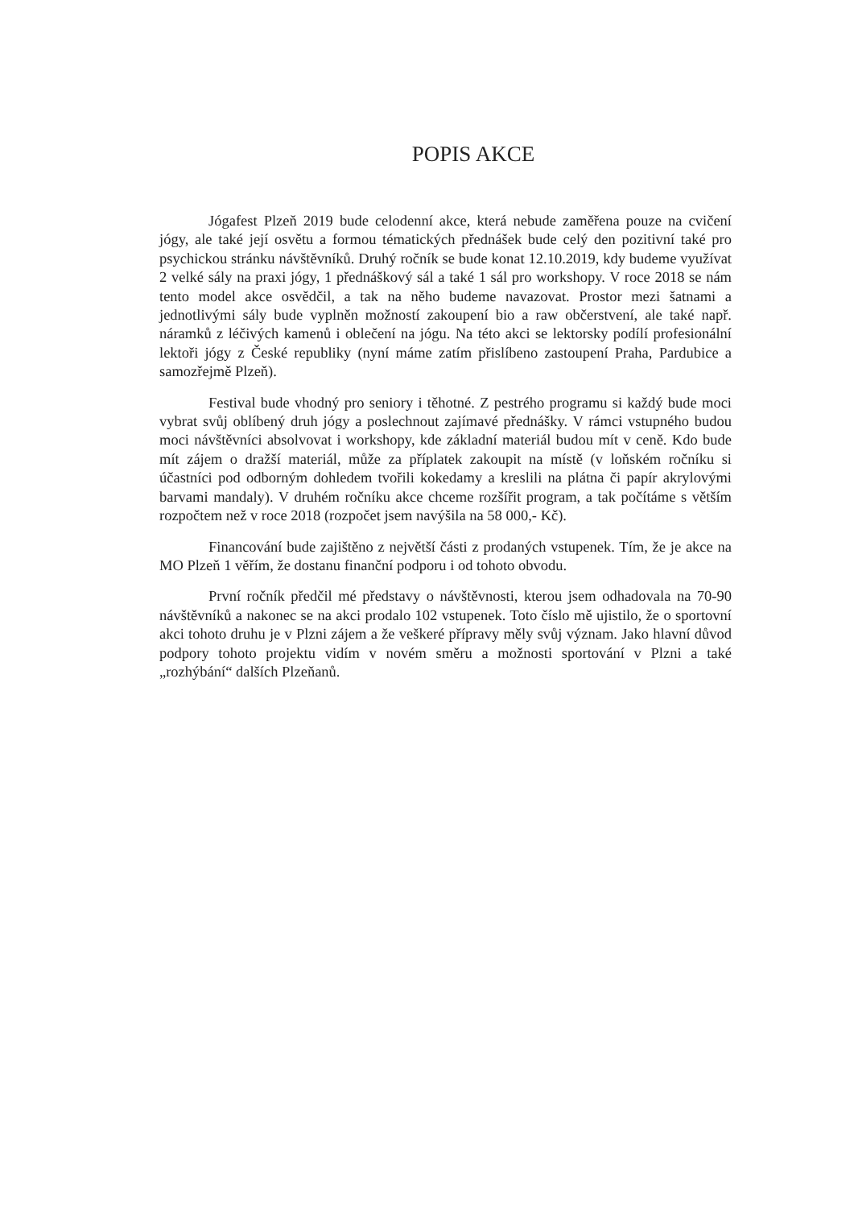POPIS AKCE
Jógafest Plzeň 2019 bude celodenní akce, která nebude zaměřena pouze na cvičení jógy, ale také její osvětu a formou tématických přednášek bude celý den pozitivní také pro psychickou stránku návštěvníků. Druhý ročník se bude konat 12.10.2019, kdy budeme využívat 2 velké sály na praxi jógy, 1 přednáškový sál a také 1 sál pro workshopy. V roce 2018 se nám tento model akce osvědčil, a tak na něho budeme navazovat. Prostor mezi šatnami a jednotlivými sály bude vyplněn možností zakoupení bio a raw občerstvení, ale také např. náramků z léčivých kamenů i oblečení na jógu. Na této akci se lektorsky podílí profesionální lektoři jógy z České republiky (nyní máme zatím přislíbeno zastoupení Praha, Pardubice a samozřejmě Plzeň).
Festival bude vhodný pro seniory i těhotné. Z pestrého programu si každý bude moci vybrat svůj oblíbený druh jógy a poslechnout zajímavé přednášky. V rámci vstupného budou moci návštěvníci absolvovat i workshopy, kde základní materiál budou mít v ceně. Kdo bude mít zájem o dražší materiál, může za příplatek zakoupit na místě (v loňském ročníku si účastníci pod odborným dohledem tvořili kokedamy a kreslili na plátna či papír akrylovými barvami mandaly). V druhém ročníku akce chceme rozšířit program, a tak počítáme s větším rozpočtem než v roce 2018 (rozpočet jsem navýšila na 58 000,- Kč).
Financování bude zajištěno z největší části z prodaných vstupenek. Tím, že je akce na MO Plzeň 1 věřím, že dostanu finanční podporu i od tohoto obvodu.
První ročník předčil mé představy o návštěvnosti, kterou jsem odhadovala na 70-90 návštěvníků a nakonec se na akci prodalo 102 vstupenek. Toto číslo mě ujistilo, že o sportovní akci tohoto druhu je v Plzni zájem a že veškeré přípravy měly svůj význam. Jako hlavní důvod podpory tohoto projektu vidím v novém směru a možnosti sportování v Plzni a také „rozhýbání“ dalších Plzeňanů.